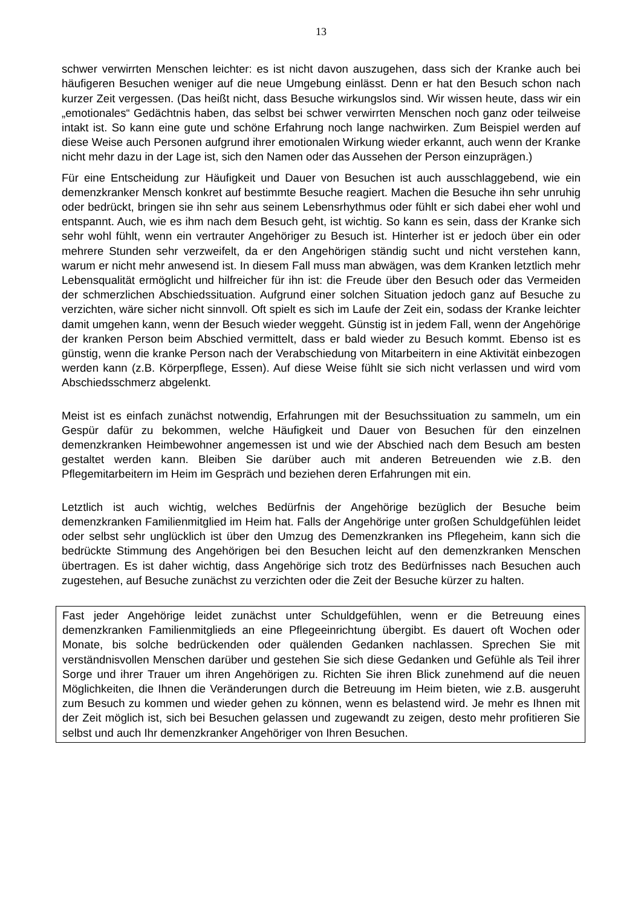13
schwer verwirrten Menschen leichter: es ist nicht davon auszugehen, dass sich der Kranke auch bei häufigeren Besuchen weniger auf die neue Umgebung einlässt. Denn er hat den Besuch schon nach kurzer Zeit vergessen. (Das heißt nicht, dass Besuche wirkungslos sind. Wir wissen heute, dass wir ein „emotionales“ Gedächtnis haben, das selbst bei schwer verwirrten Menschen noch ganz oder teilweise intakt ist. So kann eine gute und schöne Erfahrung noch lange nachwirken. Zum Beispiel werden auf diese Weise auch Personen aufgrund ihrer emotionalen Wirkung wieder erkannt, auch wenn der Kranke nicht mehr dazu in der Lage ist, sich den Namen oder das Aussehen der Person einzuprägen.)
Für eine Entscheidung zur Häufigkeit und Dauer von Besuchen ist auch ausschlaggebend, wie ein demenzkranker Mensch konkret auf bestimmte Besuche reagiert. Machen die Besuche ihn sehr unruhig oder bedrückt, bringen sie ihn sehr aus seinem Lebensrhythmus oder fühlt er sich dabei eher wohl und entspannt. Auch, wie es ihm nach dem Besuch geht, ist wichtig. So kann es sein, dass der Kranke sich sehr wohl fühlt, wenn ein vertrauter Angehöriger zu Besuch ist. Hinterher ist er jedoch über ein oder mehrere Stunden sehr verzweifelt, da er den Angehörigen ständig sucht und nicht verstehen kann, warum er nicht mehr anwesend ist. In diesem Fall muss man abwägen, was dem Kranken letztlich mehr Lebensqualität ermöglicht und hilfreicher für ihn ist: die Freude über den Besuch oder das Vermeiden der schmerzlichen Abschiedssituation. Aufgrund einer solchen Situation jedoch ganz auf Besuche zu verzichten, wäre sicher nicht sinnvoll. Oft spielt es sich im Laufe der Zeit ein, sodass der Kranke leichter damit umgehen kann, wenn der Besuch wieder weggeht. Günstig ist in jedem Fall, wenn der Angehörige der kranken Person beim Abschied vermittelt, dass er bald wieder zu Besuch kommt. Ebenso ist es günstig, wenn die kranke Person nach der Verabschiedung von Mitarbeitern in eine Aktivität einbezogen werden kann (z.B. Körperpflege, Essen). Auf diese Weise fühlt sie sich nicht verlassen und wird vom Abschiedsschmerz abgelenkt.
Meist ist es einfach zunächst notwendig, Erfahrungen mit der Besuchssituation zu sammeln, um ein Gespür dafür zu bekommen, welche Häufigkeit und Dauer von Besuchen für den einzelnen demenzkranken Heimbewohner angemessen ist und wie der Abschied nach dem Besuch am besten gestaltet werden kann. Bleiben Sie darüber auch mit anderen Betreuenden wie z.B. den Pflegemitarbeitern im Heim im Gespräch und beziehen deren Erfahrungen mit ein.
Letztlich ist auch wichtig, welches Bedürfnis der Angehörige bezüglich der Besuche beim demenzkranken Familienmitglied im Heim hat. Falls der Angehörige unter großen Schuldgefühlen leidet oder selbst sehr unglücklich ist über den Umzug des Demenzkranken ins Pflegeheim, kann sich die bedrückte Stimmung des Angehörigen bei den Besuchen leicht auf den demenzkranken Menschen übertragen. Es ist daher wichtig, dass Angehörige sich trotz des Bedürfnisses nach Besuchen auch zugestehen, auf Besuche zunächst zu verzichten oder die Zeit der Besuche kürzer zu halten.
Fast jeder Angehörige leidet zunächst unter Schuldgefühlen, wenn er die Betreuung eines demenzkranken Familienmitglieds an eine Pflegeeinrichtung übergibt. Es dauert oft Wochen oder Monate, bis solche bedrückenden oder quälenden Gedanken nachlassen. Sprechen Sie mit verständnisvollen Menschen darüber und gestehen Sie sich diese Gedanken und Gefühle als Teil ihrer Sorge und ihrer Trauer um ihren Angehörigen zu. Richten Sie ihren Blick zunehmend auf die neuen Möglichkeiten, die Ihnen die Veränderungen durch die Betreuung im Heim bieten, wie z.B. ausgeruht zum Besuch zu kommen und wieder gehen zu können, wenn es belastend wird. Je mehr es Ihnen mit der Zeit möglich ist, sich bei Besuchen gelassen und zugewandt zu zeigen, desto mehr profitieren Sie selbst und auch Ihr demenzkranker Angehöriger von Ihren Besuchen.